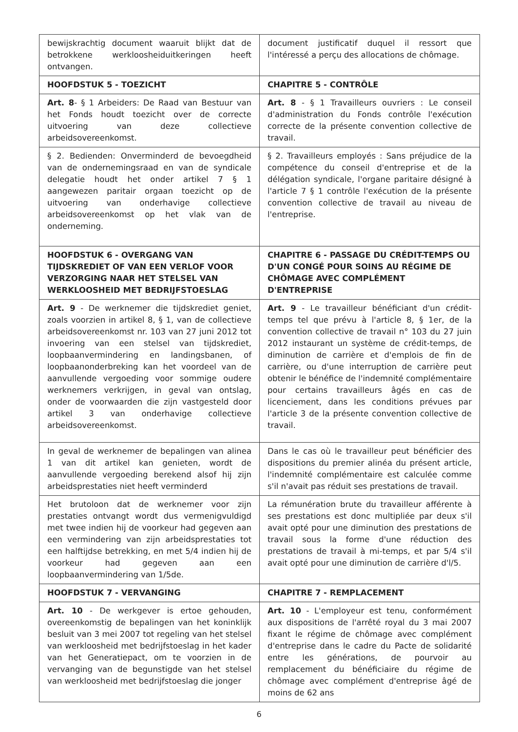| bewijskrachtig document waaruit blijkt dat de betrokkene werkloosheiduitkeringen heeft ontvangen. | document justificatif duquel il ressort que l'intéressé a perçu des allocations de chômage. |
| HOOFDSTUK 5 - TOEZICHT | CHAPITRE 5 - CONTRÔLE |
| Art. 8 - § 1 Arbeiders: De Raad van Bestuur van het Fonds houdt toezicht over de correcte uitvoering van deze collectieve arbeidsovereenkomst. | Art. 8 - § 1 Travailleurs ouvriers : Le conseil d'administration du Fonds contrôle l'exécution correcte de la présente convention collective de travail. |
| § 2. Bedienden: Onverminderd de bevoegdheid van de ondernemingsraad en van de syndicale delegatie houdt het onder artikel 7 § 1 aangewezen paritair orgaan toezicht op de uitvoering van onderhavige collectieve arbeidsovereenkomst op het vlak van de onderneming. | § 2. Travailleurs employés : Sans préjudice de la compétence du conseil d'entreprise et de la délégation syndicale, l'organe paritaire désigné à l'article 7 § 1 contrôle l'exécution de la présente convention collective de travail au niveau de l'entreprise. |
| HOOFDSTUK 6 - OVERGANG VAN TIJDSKREDIET OF VAN EEN VERLOF VOOR VERZORGING NAAR HET STELSEL VAN WERKLOOSHEID MET BEDRIJFSTOESLAG | CHAPITRE 6 - PASSAGE DU CRÉDIT-TEMPS OU D'UN CONGÉ POUR SOINS AU RÉGIME DE CHÔMAGE AVEC COMPLÉMENT D'ENTREPRISE |
| Art. 9 - De werknemer die tijdskrediet geniet, zoals voorzien in artikel 8, § 1, van de collectieve arbeidsovereenkomst nr. 103 van 27 juni 2012 tot invoering van een stelsel van tijdskrediet, loopbaanvermindering en landingsbanen, of loopbaanonderbreking kan het voordeel van de aanvullende vergoeding voor sommige oudere werknemers verkrijgen, in geval van ontslag, onder de voorwaarden die zijn vastgesteld door artikel 3 van onderhavige collectieve arbeidsovereenkomst. | Art. 9 - Le travailleur bénéficiant d'un crédit-temps tel que prévu à l'article 8, § 1er, de la convention collective de travail n° 103 du 27 juin 2012 instaurant un système de crédit-temps, de diminution de carrière et d'emplois de fin de carrière, ou d'une interruption de carrière peut obtenir le bénéfice de l'indemnité complémentaire pour certains travailleurs âgés en cas de licenciement, dans les conditions prévues par l'article 3 de la présente convention collective de travail. |
| In geval de werknemer de bepalingen van alinea 1 van dit artikel kan genieten, wordt de aanvullende vergoeding berekend alsof hij zijn arbeidsprestaties niet heeft verminderd | Dans le cas où le travailleur peut bénéficier des dispositions du premier alinéa du présent article, l'indemnité complémentaire est calculée comme s'il n'avait pas réduit ses prestations de travail. |
| Het brutoloon dat de werknemer voor zijn prestaties ontvangt wordt dus vermenigvuldigd met twee indien hij de voorkeur had gegeven aan een vermindering van zijn arbeidsprestaties tot een halftijdse betrekking, en met 5/4 indien hij de voorkeur had gegeven aan een loopbaanvermindering van 1/5de. | La rémunération brute du travailleur afférente à ses prestations est donc multipliée par deux s'il avait opté pour une diminution des prestations de travail sous la forme d'une réduction des prestations de travail à mi-temps, et par 5/4 s'il avait opté pour une diminution de carrière d'l/5. |
| HOOFDSTUK 7 - VERVANGING | CHAPITRE 7 - REMPLACEMENT |
| Art. 10 - De werkgever is ertoe gehouden, overeenkomstig de bepalingen van het koninklijk besluit van 3 mei 2007 tot regeling van het stelsel van werkloosheid met bedrijfstoeslag in het kader van het Generatiepact, om te voorzien in de vervanging van de begunstigde van het stelsel van werkloosheid met bedrijfstoeslag die jonger | Art. 10 - L'employeur est tenu, conformément aux dispositions de l'arrêté royal du 3 mai 2007 fixant le régime de chômage avec complément d'entreprise dans le cadre du Pacte de solidarité entre les générations, de pourvoir au remplacement du bénéficiaire du régime de chômage avec complément d'entreprise âgé de moins de 62 ans |
6